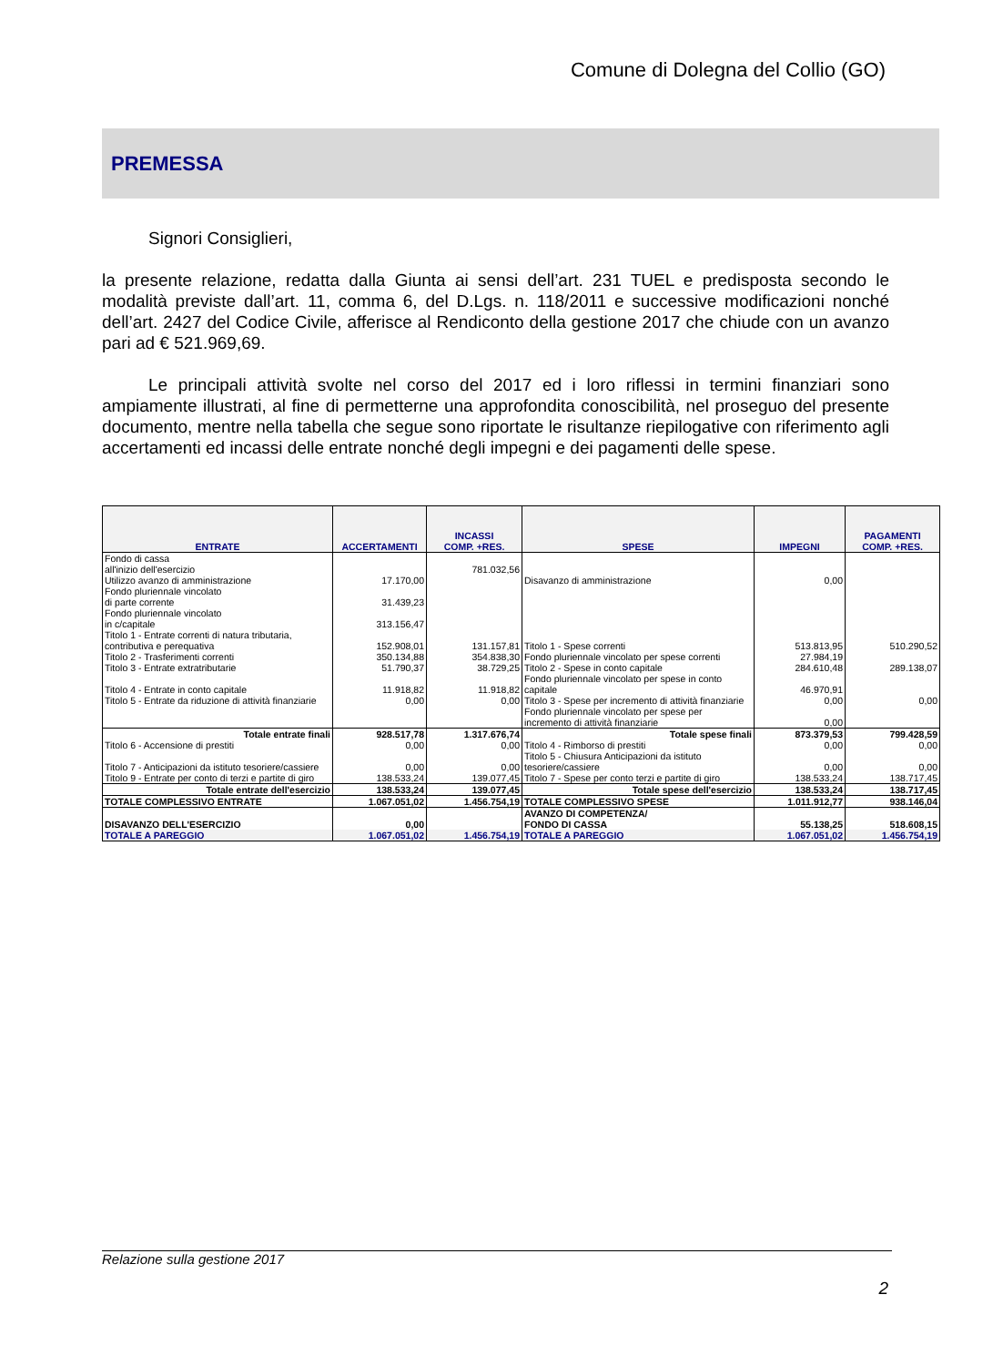Comune di Dolegna del Collio (GO)
PREMESSA
Signori Consiglieri,
la presente relazione, redatta dalla Giunta ai sensi dell’art. 231 TUEL e predisposta secondo le modalità previste dall’art. 11, comma 6, del D.Lgs. n. 118/2011 e successive modificazioni nonché dell’art. 2427 del Codice Civile, afferisce al Rendiconto della gestione 2017 che chiude con un avanzo pari ad € 521.969,69.
Le principali attività svolte nel corso del 2017 ed i loro riflessi in termini finanziari sono ampiamente illustrati, al fine di permetterne una approfondita conoscibilità, nel proseguo del presente documento, mentre nella tabella che segue sono riportate le risultanze riepilogative con riferimento agli accertamenti ed incassi delle entrate nonché degli impegni e dei pagamenti delle spese.
| ENTRATE | ACCERTAMENTI | INCASSI COMP. +RES. | SPESE | IMPEGNI | PAGAMENTI COMP. +RES. |
| --- | --- | --- | --- | --- | --- |
| Fondo di cassa all'inizio dell'esercizio | | 781.032,56 | | | |
| Utilizzo avanzo di amministrazione | 17.170,00 | | Disavanzo di amministrazione | 0,00 | |
| Fondo pluriennale vincolato di parte corrente | 31.439,23 | | | | |
| Fondo pluriennale vincolato in c/capitale | 313.156,47 | | | | |
| Titolo 1 - Entrate correnti di natura tributaria, contributiva e perequativa | 152.908,01 | 131.157,81 | Titolo 1 - Spese correnti | 513.813,95 | 510.290,52 |
| Titolo 2 - Trasferimenti correnti | 350.134,88 | 354.838,30 | Fondo pluriennale vincolato per spese correnti | 27.984,19 | |
| Titolo 3 - Entrate extratributarie | 51.790,37 | 38.729,25 | Titolo 2 - Spese in conto capitale | 284.610,48 | 289.138,07 |
| Titolo 4 - Entrate in conto capitale | 11.918,82 | 11.918,82 | Fondo pluriennale vincolato per spese in conto capitale | 46.970,91 | |
| Titolo 5 - Entrate da riduzione di attività finanziarie | 0,00 | 0,00 | Titolo 3 - Spese per incremento di attività finanziarie | 0,00 | 0,00 |
| | | | Fondo pluriennale vincolato per spese per incremento di attività finanziarie | 0,00 | |
| Totale entrate finali | 928.517,78 | 1.317.676,74 | Totale spese finali | 873.379,53 | 799.428,59 |
| Titolo 6 - Accensione di prestiti | 0,00 | 0,00 | Titolo 4 - Rimborso di prestiti | 0,00 | 0,00 |
| Titolo 7 - Anticipazioni da istituto tesoriere/cassiere | 0,00 | 0,00 | Titolo 5 - Chiusura Anticipazioni da istituto tesoriere/cassiere | 0,00 | 0,00 |
| Titolo 9 - Entrate per conto di terzi e partite di giro | 138.533,24 | 139.077,45 | Titolo 7 - Spese per conto terzi e partite di giro | 138.533,24 | 138.717,45 |
| Totale entrate dell'esercizio | 138.533,24 | 139.077,45 | Totale spese dell'esercizio | 138.533,24 | 138.717,45 |
| TOTALE COMPLESSIVO ENTRATE | 1.067.051,02 | 1.456.754,19 | TOTALE COMPLESSIVO SPESE | 1.011.912,77 | 938.146,04 |
| DISAVANZO DELL'ESERCIZIO | 0,00 | | AVANZO DI COMPETENZA/ FONDO DI CASSA | 55.138,25 | 518.608,15 |
| TOTALE A PAREGGIO | 1.067.051,02 | 1.456.754,19 | TOTALE A PAREGGIO | 1.067.051,02 | 1.456.754,19 |
Relazione sulla gestione 2017
2